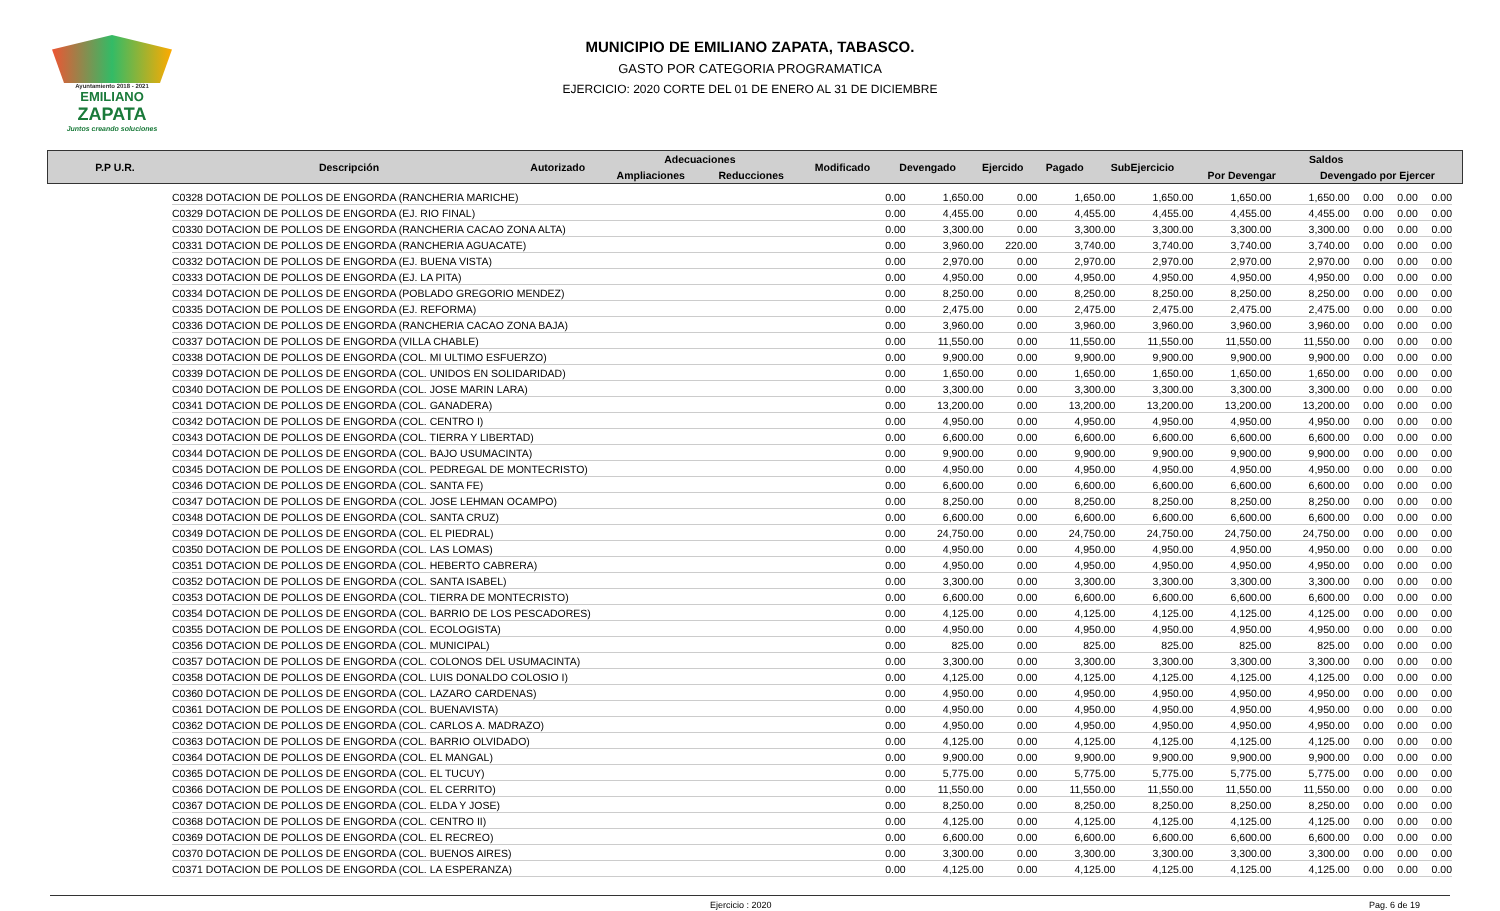Ayuntamiento 2018 - 2021
EMILIANO
ZAPATA
Juntos creando soluciones
MUNICIPIO DE EMILIANO ZAPATA, TABASCO.
GASTO POR CATEGORIA PROGRAMATICA
EJERCICIO: 2020 CORTE DEL 01 DE ENERO AL 31 DE DICIEMBRE
| P.P U.R. | Descripción | Autorizado | Adecuaciones | | Modificado | Devengado | Ejercido | Pagado | SubEjercicio | Saldos | |
| --- | --- | --- | --- | --- | --- | --- | --- | --- | --- | --- | --- |
| | | | Ampliaciones | Reducciones | | | | | | Por Devengar | Devengado por Ejercer |
| C0328 DOTACION DE POLLOS DE ENGORDA (RANCHERIA MARICHE) | 0.00 | 1,650.00 | 0.00 | 1,650.00 | 1,650.00 | 1,650.00 | 1,650.00 | 0.00 | 0.00 | 0.00 |
| C0329 DOTACION DE POLLOS DE ENGORDA (EJ. RIO FINAL) | 0.00 | 4,455.00 | 0.00 | 4,455.00 | 4,455.00 | 4,455.00 | 4,455.00 | 0.00 | 0.00 | 0.00 |
| C0330 DOTACION DE POLLOS DE ENGORDA (RANCHERIA CACAO ZONA ALTA) | 0.00 | 3,300.00 | 0.00 | 3,300.00 | 3,300.00 | 3,300.00 | 3,300.00 | 0.00 | 0.00 | 0.00 |
| C0331 DOTACION DE POLLOS DE ENGORDA (RANCHERIA AGUACATE) | 0.00 | 3,960.00 | 220.00 | 3,740.00 | 3,740.00 | 3,740.00 | 3,740.00 | 0.00 | 0.00 | 0.00 |
| C0332 DOTACION DE POLLOS DE ENGORDA (EJ. BUENA VISTA) | 0.00 | 2,970.00 | 0.00 | 2,970.00 | 2,970.00 | 2,970.00 | 2,970.00 | 0.00 | 0.00 | 0.00 |
| C0333 DOTACION DE POLLOS DE ENGORDA (EJ. LA PITA) | 0.00 | 4,950.00 | 0.00 | 4,950.00 | 4,950.00 | 4,950.00 | 4,950.00 | 0.00 | 0.00 | 0.00 |
| C0334 DOTACION DE POLLOS DE ENGORDA (POBLADO GREGORIO MENDEZ) | 0.00 | 8,250.00 | 0.00 | 8,250.00 | 8,250.00 | 8,250.00 | 8,250.00 | 0.00 | 0.00 | 0.00 |
| C0335 DOTACION DE POLLOS DE ENGORDA (EJ. REFORMA) | 0.00 | 2,475.00 | 0.00 | 2,475.00 | 2,475.00 | 2,475.00 | 2,475.00 | 0.00 | 0.00 | 0.00 |
| C0336 DOTACION DE POLLOS DE ENGORDA (RANCHERIA CACAO ZONA BAJA) | 0.00 | 3,960.00 | 0.00 | 3,960.00 | 3,960.00 | 3,960.00 | 3,960.00 | 0.00 | 0.00 | 0.00 |
| C0337 DOTACION DE POLLOS DE ENGORDA (VILLA CHABLE) | 0.00 | 11,550.00 | 0.00 | 11,550.00 | 11,550.00 | 11,550.00 | 11,550.00 | 0.00 | 0.00 | 0.00 |
| C0338 DOTACION DE POLLOS DE ENGORDA (COL. MI ULTIMO ESFUERZO) | 0.00 | 9,900.00 | 0.00 | 9,900.00 | 9,900.00 | 9,900.00 | 9,900.00 | 0.00 | 0.00 | 0.00 |
| C0339 DOTACION DE POLLOS DE ENGORDA (COL. UNIDOS EN SOLIDARIDAD) | 0.00 | 1,650.00 | 0.00 | 1,650.00 | 1,650.00 | 1,650.00 | 1,650.00 | 0.00 | 0.00 | 0.00 |
| C0340 DOTACION DE POLLOS DE ENGORDA (COL. JOSE MARIN LARA) | 0.00 | 3,300.00 | 0.00 | 3,300.00 | 3,300.00 | 3,300.00 | 3,300.00 | 0.00 | 0.00 | 0.00 |
| C0341 DOTACION DE POLLOS DE ENGORDA (COL. GANADERA) | 0.00 | 13,200.00 | 0.00 | 13,200.00 | 13,200.00 | 13,200.00 | 13,200.00 | 0.00 | 0.00 | 0.00 |
| C0342 DOTACION DE POLLOS DE ENGORDA (COL. CENTRO I) | 0.00 | 4,950.00 | 0.00 | 4,950.00 | 4,950.00 | 4,950.00 | 4,950.00 | 0.00 | 0.00 | 0.00 |
| C0343 DOTACION DE POLLOS DE ENGORDA (COL. TIERRA Y LIBERTAD) | 0.00 | 6,600.00 | 0.00 | 6,600.00 | 6,600.00 | 6,600.00 | 6,600.00 | 0.00 | 0.00 | 0.00 |
| C0344 DOTACION DE POLLOS DE ENGORDA (COL. BAJO USUMACINTA) | 0.00 | 9,900.00 | 0.00 | 9,900.00 | 9,900.00 | 9,900.00 | 9,900.00 | 0.00 | 0.00 | 0.00 |
| C0345 DOTACION DE POLLOS DE ENGORDA (COL. PEDREGAL DE MONTECRISTO) | 0.00 | 4,950.00 | 0.00 | 4,950.00 | 4,950.00 | 4,950.00 | 4,950.00 | 0.00 | 0.00 | 0.00 |
| C0346 DOTACION DE POLLOS DE ENGORDA (COL. SANTA FE) | 0.00 | 6,600.00 | 0.00 | 6,600.00 | 6,600.00 | 6,600.00 | 6,600.00 | 0.00 | 0.00 | 0.00 |
| C0347 DOTACION DE POLLOS DE ENGORDA (COL. JOSE LEHMAN OCAMPO) | 0.00 | 8,250.00 | 0.00 | 8,250.00 | 8,250.00 | 8,250.00 | 8,250.00 | 0.00 | 0.00 | 0.00 |
| C0348 DOTACION DE POLLOS DE ENGORDA (COL. SANTA CRUZ) | 0.00 | 6,600.00 | 0.00 | 6,600.00 | 6,600.00 | 6,600.00 | 6,600.00 | 0.00 | 0.00 | 0.00 |
| C0349 DOTACION DE POLLOS DE ENGORDA (COL. EL PIEDRAL) | 0.00 | 24,750.00 | 0.00 | 24,750.00 | 24,750.00 | 24,750.00 | 24,750.00 | 0.00 | 0.00 | 0.00 |
| C0350 DOTACION DE POLLOS DE ENGORDA (COL. LAS LOMAS) | 0.00 | 4,950.00 | 0.00 | 4,950.00 | 4,950.00 | 4,950.00 | 4,950.00 | 0.00 | 0.00 | 0.00 |
| C0351 DOTACION DE POLLOS DE ENGORDA (COL. HEBERTO CABRERA) | 0.00 | 4,950.00 | 0.00 | 4,950.00 | 4,950.00 | 4,950.00 | 4,950.00 | 0.00 | 0.00 | 0.00 |
| C0352 DOTACION DE POLLOS DE ENGORDA (COL. SANTA ISABEL) | 0.00 | 3,300.00 | 0.00 | 3,300.00 | 3,300.00 | 3,300.00 | 3,300.00 | 0.00 | 0.00 | 0.00 |
| C0353 DOTACION DE POLLOS DE ENGORDA (COL. TIERRA DE MONTECRISTO) | 0.00 | 6,600.00 | 0.00 | 6,600.00 | 6,600.00 | 6,600.00 | 6,600.00 | 0.00 | 0.00 | 0.00 |
| C0354 DOTACION DE POLLOS DE ENGORDA (COL. BARRIO DE LOS PESCADORES) | 0.00 | 4,125.00 | 0.00 | 4,125.00 | 4,125.00 | 4,125.00 | 4,125.00 | 0.00 | 0.00 | 0.00 |
| C0355 DOTACION DE POLLOS DE ENGORDA (COL. ECOLOGISTA) | 0.00 | 4,950.00 | 0.00 | 4,950.00 | 4,950.00 | 4,950.00 | 4,950.00 | 0.00 | 0.00 | 0.00 |
| C0356 DOTACION DE POLLOS DE ENGORDA (COL. MUNICIPAL) | 0.00 | 825.00 | 0.00 | 825.00 | 825.00 | 825.00 | 825.00 | 0.00 | 0.00 | 0.00 |
| C0357 DOTACION DE POLLOS DE ENGORDA (COL. COLONOS DEL USUMACINTA) | 0.00 | 3,300.00 | 0.00 | 3,300.00 | 3,300.00 | 3,300.00 | 3,300.00 | 0.00 | 0.00 | 0.00 |
| C0358 DOTACION DE POLLOS DE ENGORDA (COL. LUIS DONALDO COLOSIO I) | 0.00 | 4,125.00 | 0.00 | 4,125.00 | 4,125.00 | 4,125.00 | 4,125.00 | 0.00 | 0.00 | 0.00 |
| C0360 DOTACION DE POLLOS DE ENGORDA (COL. LAZARO CARDENAS) | 0.00 | 4,950.00 | 0.00 | 4,950.00 | 4,950.00 | 4,950.00 | 4,950.00 | 0.00 | 0.00 | 0.00 |
| C0361 DOTACION DE POLLOS DE ENGORDA (COL. BUENAVISTA) | 0.00 | 4,950.00 | 0.00 | 4,950.00 | 4,950.00 | 4,950.00 | 4,950.00 | 0.00 | 0.00 | 0.00 |
| C0362 DOTACION DE POLLOS DE ENGORDA (COL. CARLOS A. MADRAZO) | 0.00 | 4,950.00 | 0.00 | 4,950.00 | 4,950.00 | 4,950.00 | 4,950.00 | 0.00 | 0.00 | 0.00 |
| C0363 DOTACION DE POLLOS DE ENGORDA (COL. BARRIO OLVIDADO) | 0.00 | 4,125.00 | 0.00 | 4,125.00 | 4,125.00 | 4,125.00 | 4,125.00 | 0.00 | 0.00 | 0.00 |
| C0364 DOTACION DE POLLOS DE ENGORDA (COL. EL MANGAL) | 0.00 | 9,900.00 | 0.00 | 9,900.00 | 9,900.00 | 9,900.00 | 9,900.00 | 0.00 | 0.00 | 0.00 |
| C0365 DOTACION DE POLLOS DE ENGORDA (COL. EL TUCUY) | 0.00 | 5,775.00 | 0.00 | 5,775.00 | 5,775.00 | 5,775.00 | 5,775.00 | 0.00 | 0.00 | 0.00 |
| C0366 DOTACION DE POLLOS DE ENGORDA (COL. EL CERRITO) | 0.00 | 11,550.00 | 0.00 | 11,550.00 | 11,550.00 | 11,550.00 | 11,550.00 | 0.00 | 0.00 | 0.00 |
| C0367 DOTACION DE POLLOS DE ENGORDA (COL. ELDA Y JOSE) | 0.00 | 8,250.00 | 0.00 | 8,250.00 | 8,250.00 | 8,250.00 | 8,250.00 | 0.00 | 0.00 | 0.00 |
| C0368 DOTACION DE POLLOS DE ENGORDA (COL. CENTRO II) | 0.00 | 4,125.00 | 0.00 | 4,125.00 | 4,125.00 | 4,125.00 | 4,125.00 | 0.00 | 0.00 | 0.00 |
| C0369 DOTACION DE POLLOS DE ENGORDA (COL. EL RECREO) | 0.00 | 6,600.00 | 0.00 | 6,600.00 | 6,600.00 | 6,600.00 | 6,600.00 | 0.00 | 0.00 | 0.00 |
| C0370 DOTACION DE POLLOS DE ENGORDA (COL. BUENOS AIRES) | 0.00 | 3,300.00 | 0.00 | 3,300.00 | 3,300.00 | 3,300.00 | 3,300.00 | 0.00 | 0.00 | 0.00 |
| C0371 DOTACION DE POLLOS DE ENGORDA (COL. LA ESPERANZA) | 0.00 | 4,125.00 | 0.00 | 4,125.00 | 4,125.00 | 4,125.00 | 4,125.00 | 0.00 | 0.00 | 0.00 |
Ejercicio : 2020 Pag. 6 de 19